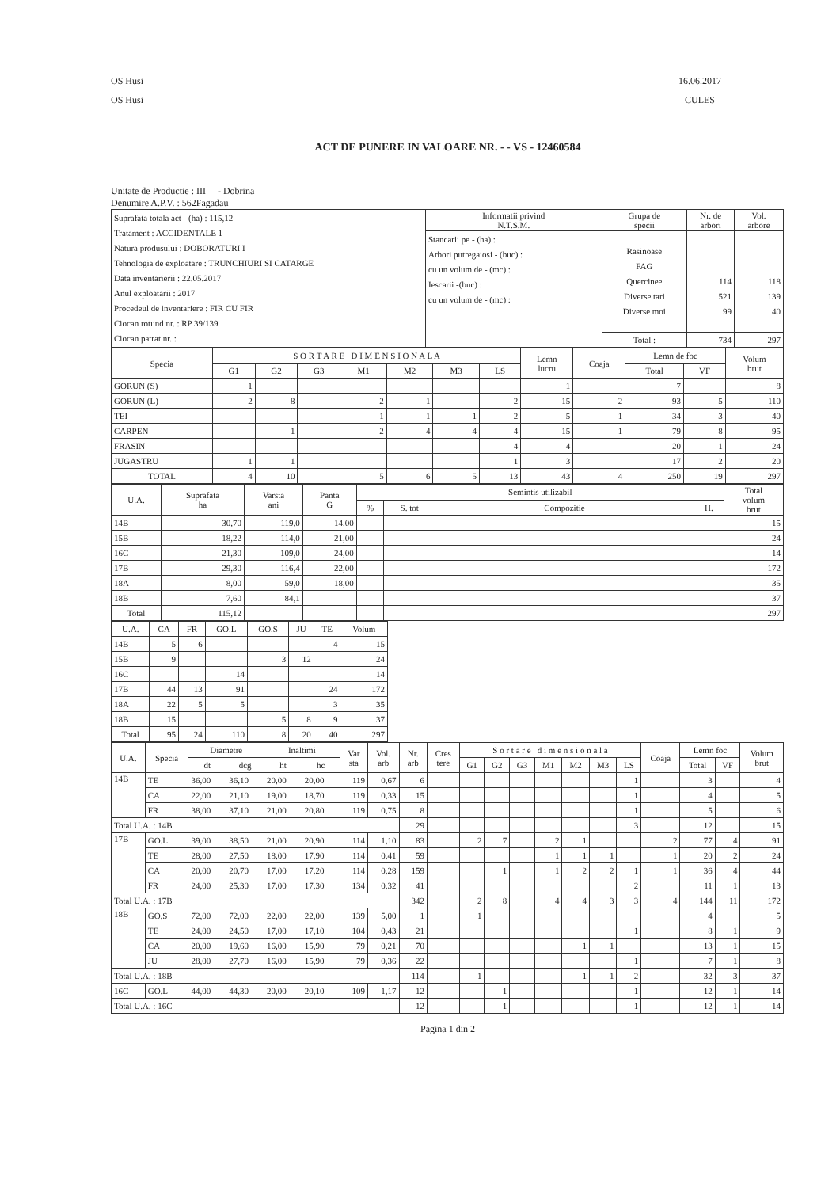OS Husi
OS Husi
16.06.2017
CULES
ACT DE PUNERE IN VALOARE NR. - - VS - 12460584
Unitate de Productie : III - Dobrina
Denumire A.P.V. : 562Fagadau
| Suprafata totala act - (ha) : 115,12 Tratament : ACCIDENTALE 1 Natura produsului : DOBORATURI I Tehnologia de exploatare : TRUNCHIURI SI CATARGE Data inventarierii : 22.05.2017 Anul exploatarii : 2017 Procedeul de inventariere : FIR CU FIR Ciocan rotund nr. : RP 39/139 Ciocan patrat nr. : | Informatii privind N.T.S.M. | Grupa de specii | Nr. de arbori | Vol. arbore |
| | Stancarii pe - (ha) : Arbori putregaiosi - (buc) : cu un volum de - (mc) : Iescarii -(buc) : cu un volum de - (mc) : | Rasinoase FAG Quercinee Diverse tari Diverse moi | 114 521 99 | 118 139 40 |
| | | Total : | 734 | 297 |
| Specia | S O R T A R E D I M E N S I O N A L A | | | | | | | Lemn lucru | Coaja | Lemn de foc | | Volum brut |
| --- | --- | --- | --- | --- | --- | --- | --- | --- | --- | --- | --- | --- |
| | G1 | G2 | G3 | M1 | M2 | M3 | LS | | | Total | VF | |
| GORUN (S) | 1 | | | | | | | 1 | | 7 | | 8 |
| GORUN (L) | 2 | 8 | | 2 | 1 | | 2 | 15 | 2 | 93 | 5 | 110 |
| TEI | | | | 1 | 1 | 1 | 2 | 5 | 1 | 34 | 3 | 40 |
| CARPEN | | 1 | | 2 | 4 | 4 | 4 | 15 | 1 | 79 | 8 | 95 |
| FRASIN | | | | | | | 4 | 4 | | 20 | 1 | 24 |
| JUGASTRU | 1 | 1 | | | | | 1 | 3 | | 17 | 2 | 20 |
| TOTAL | 4 | 10 | | 5 | 6 | 5 | 13 | 43 | 4 | 250 | 19 | 297 |
| U.A. | Suprafata ha | Varsta ani | Panta G | Semintis utilizabil | | | | Total volum brut |
| --- | --- | --- | --- | --- | --- | --- | --- | --- |
| | | | | % | S. tot | Compozitie | H. | |
| 14B | 30,70 | 119,0 | 14,00 | | | | | 15 |
| 15B | 18,22 | 114,0 | 21,00 | | | | | 24 |
| 16C | 21,30 | 109,0 | 24,00 | | | | | 14 |
| 17B | 29,30 | 116,4 | 22,00 | | | | | 172 |
| 18A | 8,00 | 59,0 | 18,00 | | | | | 35 |
| 18B | 7,60 | 84,1 | | | | | | 37 |
| Total | 115,12 | | | | | | | 297 |
| U.A. | CA | FR | GO.L | GO.S | JU | TE | Volum |
| --- | --- | --- | --- | --- | --- | --- | --- |
| 14B | 5 | 6 | | | | 4 | 15 |
| 15B | 9 | | | 3 | 12 | | 24 |
| 16C | | | 14 | | | | 14 |
| 17B | 44 | 13 | 91 | | | 24 | 172 |
| 18A | 22 | 5 | 5 | | | 3 | 35 |
| 18B | 15 | | | 5 | 8 | 9 | 37 |
| Total | 95 | 24 | 110 | 8 | 20 | 40 | 297 |
| U.A. | Specia | Diametre | | Inaltimi | | Var sta | Vol. arb | Nr. arb | Cres tere | S o r t a r e d i m e n s i o n a l a | | | | | | | Coaja | Lemn foc | | Volum brut |
| --- | --- | --- | --- | --- | --- | --- | --- | --- | --- | --- | --- | --- | --- | --- | --- | --- | --- | --- | --- | --- |
| | | dt | dcg | ht | hc | | | | | G1 | G2 | G3 | M1 | M2 | M3 | LS | | Total | VF | |
| 14B | TE | 36,00 | 36,10 | 20,00 | 20,00 | 119 | 0,67 | 6 | | | | | | | | 1 | | 3 | | 4 |
| | CA | 22,00 | 21,10 | 19,00 | 18,70 | 119 | 0,33 | 15 | | | | | | | | 1 | | 4 | | 5 |
| | FR | 38,00 | 37,10 | 21,00 | 20,80 | 119 | 0,75 | 8 | | | | | | | | 1 | | 5 | | 6 |
| Total U.A. : 14B | | | | | | | | 29 | | | | | | | | 3 | | 12 | | 15 |
| 17B | GO.L | 39,00 | 38,50 | 21,00 | 20,90 | 114 | 1,10 | 83 | | 2 | 7 | | 2 | 1 | | | 2 | 77 | 4 | 91 |
| | TE | 28,00 | 27,50 | 18,00 | 17,90 | 114 | 0,41 | 59 | | | | | 1 | 1 | 1 | | 1 | 20 | 2 | 24 |
| | CA | 20,00 | 20,70 | 17,00 | 17,20 | 114 | 0,28 | 159 | | | 1 | | 1 | 2 | 2 | 1 | 1 | 36 | 4 | 44 |
| | FR | 24,00 | 25,30 | 17,00 | 17,30 | 134 | 0,32 | 41 | | | | | | | | 2 | | 11 | 1 | 13 |
| Total U.A. : 17B | | | | | | | | 342 | | 2 | 8 | | 4 | 4 | 3 | 3 | 4 | 144 | 11 | 172 |
| 18B | GO.S | 72,00 | 72,00 | 22,00 | 22,00 | 139 | 5,00 | 1 | | 1 | | | | | | | | 4 | | 5 |
| | TE | 24,00 | 24,50 | 17,00 | 17,10 | 104 | 0,43 | 21 | | | | | | | | 1 | | 8 | 1 | 9 |
| | CA | 20,00 | 19,60 | 16,00 | 15,90 | 79 | 0,21 | 70 | | | | | | 1 | 1 | | | 13 | 1 | 15 |
| | JU | 28,00 | 27,70 | 16,00 | 15,90 | 79 | 0,36 | 22 | | | | | | | | 1 | | 7 | 1 | 8 |
| Total U.A. : 18B | | | | | | | | 114 | | 1 | | | | 1 | 1 | 2 | | 32 | 3 | 37 |
| 16C | GO.L | 44,00 | 44,30 | 20,00 | 20,10 | 109 | 1,17 | 12 | | | 1 | | | | | 1 | | 12 | 1 | 14 |
| Total U.A. : 16C | | | | | | | | 12 | | | 1 | | | | | 1 | | 12 | 1 | 14 |
Pagina 1 din 2